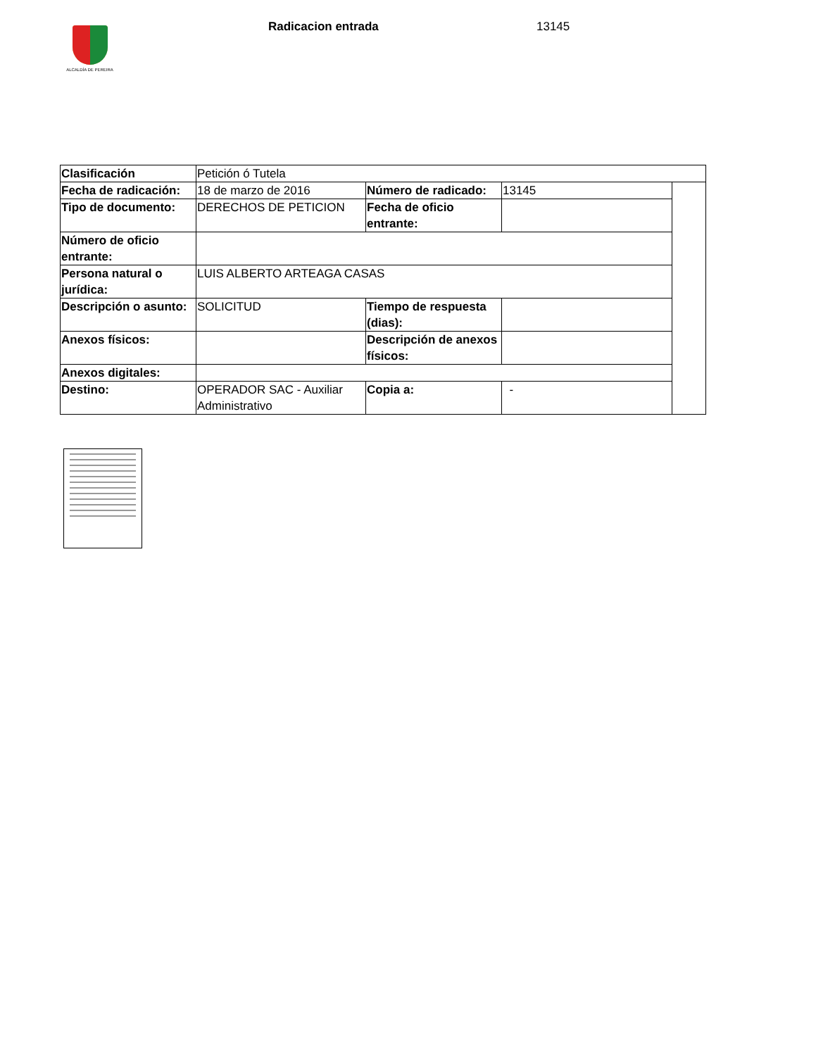ALCALDÍA DE PEREIRA
Radicacion entrada 13145
| Clasificación | Petición ó Tutela | | | |
| Fecha de radicación: | 18 de marzo de 2016 | Número de radicado: | 13145 | |
| Tipo de documento: | DERECHOS DE PETICION | Fecha de oficio entrante: | | |
| Número de oficio entrante: | | | | |
| Persona natural o jurídica: | LUIS ALBERTO ARTEAGA CASAS | | | |
| Descripción o asunto: | SOLICITUD | Tiempo de respuesta (dias): | | |
| Anexos físicos: | | Descripción de anexos físicos: | | |
| Anexos digitales: | | | | |
| Destino: | OPERADOR SAC - Auxiliar Administrativo | Copia a: | - | |